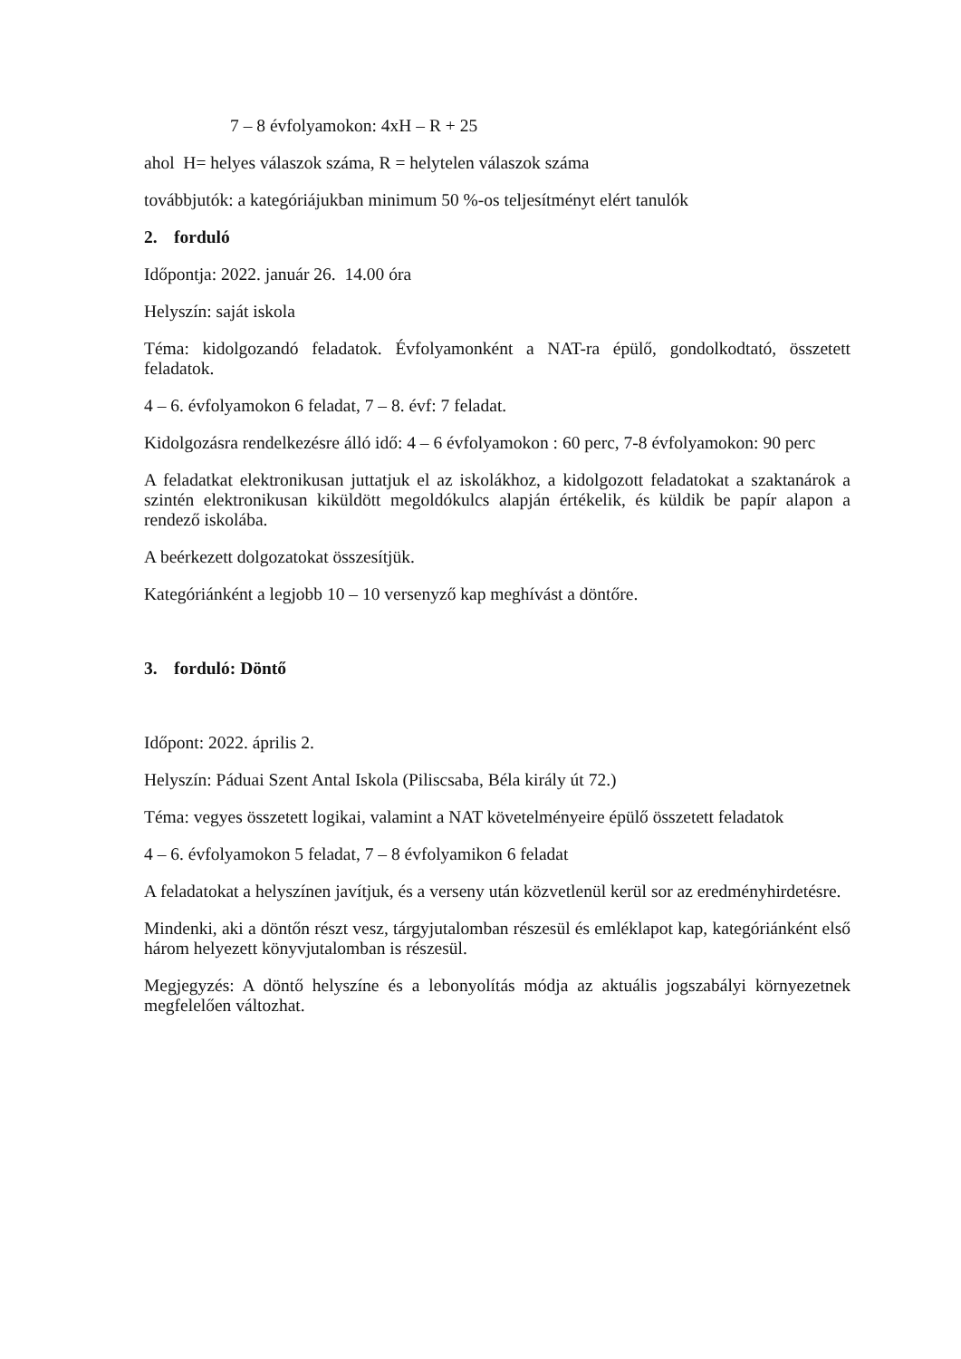7 – 8 évfolyamokon: 4xH – R + 25
ahol H= helyes válaszok száma, R = helytelen válaszok száma
továbbjutók: a kategóriájukban minimum 50 %-os teljesítményt elért tanulók
2. forduló
Időpontja: 2022. január 26. 14.00 óra
Helyszín: saját iskola
Téma: kidolgozandó feladatok. Évfolyamonként a NAT-ra épülő, gondolkodtató, összetett feladatok.
4 – 6. évfolyamokon 6 feladat, 7 – 8. évf: 7 feladat.
Kidolgozásra rendelkezésre álló idő: 4 – 6 évfolyamokon : 60 perc, 7-8 évfolyamokon: 90 perc
A feladatkat elektronikusan juttatjuk el az iskolákhoz, a kidolgozott feladatokat a szaktanárok a szintén elektronikusan kiküldött megoldókulcs alapján értékelik, és küldik be papír alapon a rendező iskolába.
A beérkezett dolgozatokat összesítjük.
Kategóriánként a legjobb 10 – 10 versenyző kap meghívást a döntőre.
3. forduló: Döntő
Időpont: 2022. április 2.
Helyszín: Páduai Szent Antal Iskola (Piliscsaba, Béla király út 72.)
Téma: vegyes összetett logikai, valamint a NAT követelményeire épülő összetett feladatok
4 – 6. évfolyamokon 5 feladat, 7 – 8 évfolyamikon 6 feladat
A feladatokat a helyszínen javítjuk, és a verseny után közvetlenül kerül sor az eredményhirdetésre.
Mindenki, aki a döntőn részt vesz, tárgyjutalomban részesül és emléklapot kap, kategóriánként első három helyezett könyvjutalomban is részesül.
Megjegyzés: A döntő helyszíne és a lebonyolítás módja az aktuális jogszabályi környezetnek megfelelően változhat.